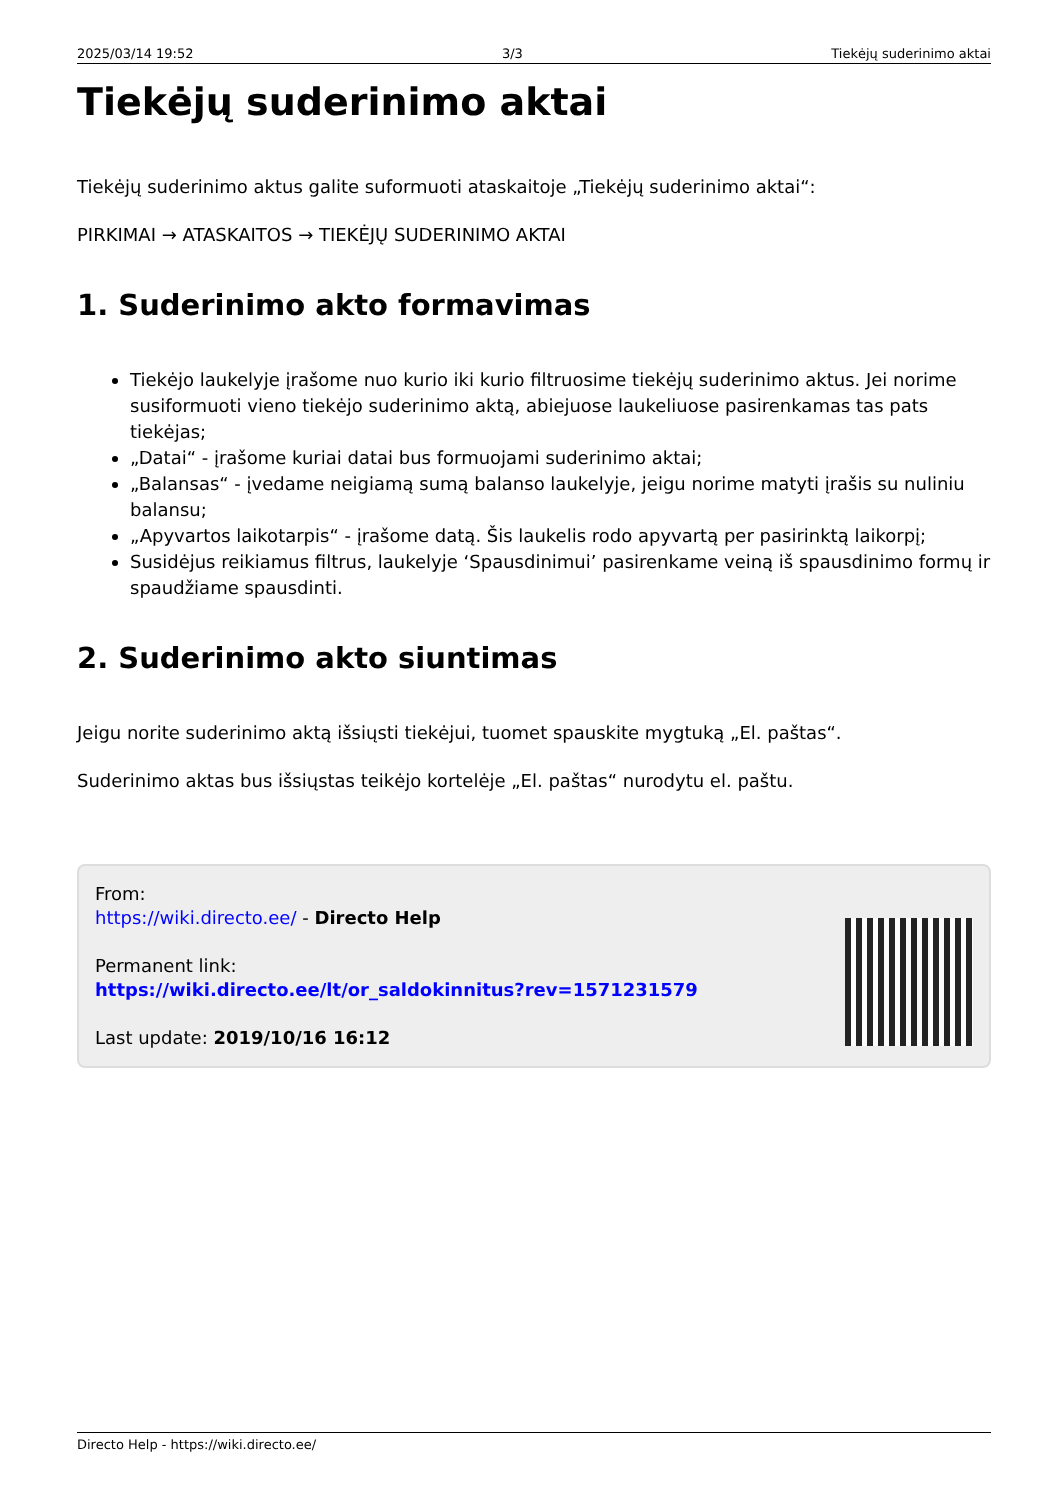2025/03/14 19:52 3/3 Tiekėjų suderinimo aktai
Tiekėjų suderinimo aktai
Tiekėjų suderinimo aktus galite suformuoti ataskaitoje „Tiekėjų suderinimo aktai“:
PIRKIMAI → ATASKAITOS → TIEKĖJŲ SUDERINIMO AKTAI
1. Suderinimo akto formavimas
Tiekėjo laukelyje įrašome nuo kurio iki kurio filtruosime tiekėjų suderinimo aktus. Jei norime susiformuoti vieno tiekėjo suderinimo aktą, abiejuose laukeliuose pasirenkamas tas pats tiekėjas;
„Datai“ - įrašome kuriai datai bus formuojami suderinimo aktai;
„Balansas“ - įvedame neigiamą sumą balanso laukelyje, jeigu norime matyti įrašis su nuliniu balansu;
„Apyvartos laikotarpis“ - įrašome datą. Šis laukelis rodo apyvartą per pasirinktą laikorpį;
Susidėjus reikiamus filtrus, laukelyje ‘Spausdinimui’ pasirenkame veiną iš spausdinimo formų ir spaudžiame spausdinti.
2. Suderinimo akto siuntimas
Jeigu norite suderinimo aktą išsiųsti tiekėjui, tuomet spauskite mygtuką „El. paštas“.
Suderinimo aktas bus išsiųstas teikėjo kortelėje „El. paštas“ nurodytu el. paštu.
From:
https://wiki.directo.ee/ - Directo Help
Permanent link:
https://wiki.directo.ee/lt/or_saldokinnitus?rev=1571231579
Last update: 2019/10/16 16:12
Directo Help - https://wiki.directo.ee/